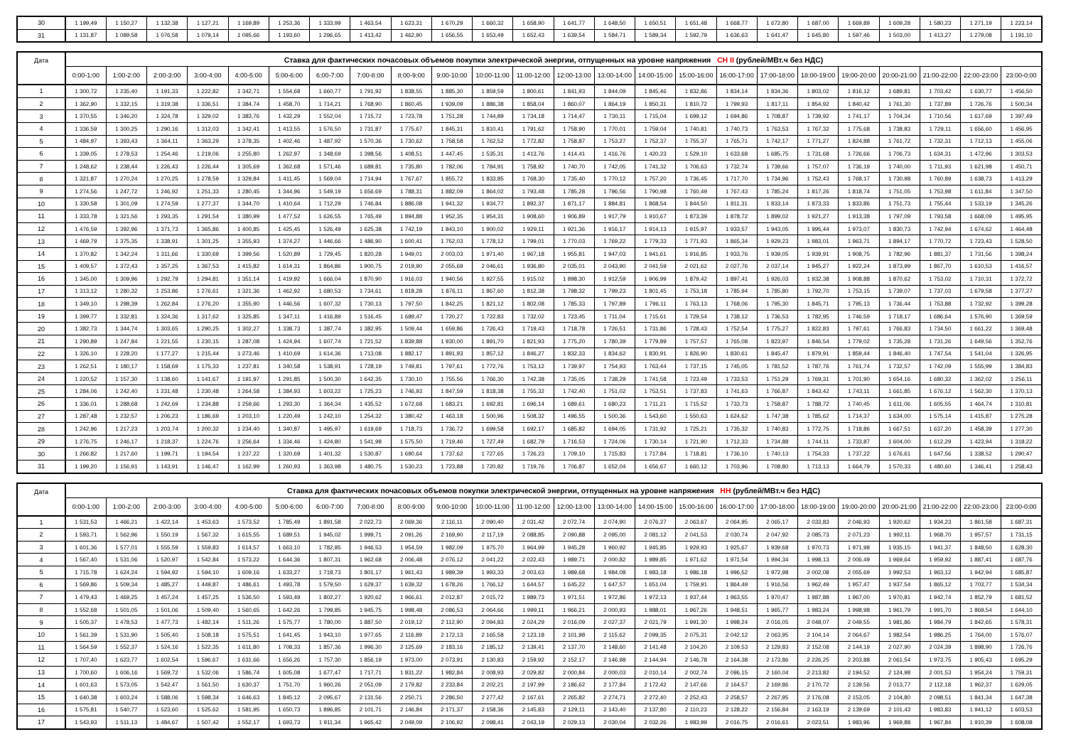| 30 | 1 199,49 | 1 150,27 | 1 132,38 | 1 127,21 | 1 169,89 | 1 253,36 | 1 333,99 | 1 463,54 | 1 623,31 | 1 670,29 | 1 660,32 | 1 658,90 | 1 641,77 | 1 648,50 | 1 650,51 | 1 651,48 | 1 668,77 | 1 672,80 | 1 687,00 | 1 669,89 | 1 609,28 | 1 580,23 | 1 271,19 | 1 223,14 |
| 31 | 1 131,87 | 1 089,58 | 1 076,58 | 1 079,14 | 1 095,66 | 1 193,60 | 1 296,65 | 1 413,42 | 1 462,90 | 1 656,55 | 1 653,49 | 1 652,43 | 1 639,54 | 1 584,71 | 1 589,34 | 1 592,79 | 1 636,63 | 1 641,47 | 1 645,80 | 1 597,46 | 1 503,00 | 1 413,27 | 1 279,08 | 1 191,10 |
| Дата | Ставка для фактических почасовых объемов покупки электрической энергии, отпущенных на уровне напряжения СН II (рублей/МВт.ч без НДС) | | | | | | | | | | | | | | | | | | | | | | | |
| --- | --- | --- | --- | --- | --- | --- | --- | --- | --- | --- | --- | --- | --- | --- | --- | --- | --- | --- | --- | --- | --- | --- | --- | --- |
| | 0:00-1:00 | 1:00-2:00 | 2:00-3:00 | 3:00-4:00 | 4:00-5:00 | 5:00-6:00 | 6:00-7:00 | 7:00-8:00 | 8:00-9:00 | 9:00-10:00 | 10:00-11:00 | 11:00-12:00 | 12:00-13:00 | 13:00-14:00 | 14:00-15:00 | 15:00-16:00 | 16:00-17:00 | 17:00-18:00 | 18:00-19:00 | 19:00-20:00 | 20:00-21:00 | 21:00-22:00 | 22:00-23:00 | 23:00-0:00 |
| 1 | 1 300,72 | 1 235,40 | 1 191,33 | 1 222,82 | 1 342,71 | 1 554,68 | 1 660,77 | 1 791,92 | 1 838,55 | 1 885,30 | 1 859,59 | 1 800,61 | 1 841,93 | 1 844,09 | 1 845,46 | 1 832,86 | 1 834,14 | 1 834,36 | 1 803,02 | 1 816,12 | 1 689,81 | 1 703,42 | 1 630,77 | 1 456,50 |
| 2 | 1 362,90 | 1 332,15 | 1 319,38 | 1 336,51 | 1 384,74 | 1 458,70 | 1 714,21 | 1 768,90 | 1 860,45 | 1 939,09 | 1 886,38 | 1 858,04 | 1 860,07 | 1 864,19 | 1 850,31 | 1 810,72 | 1 799,93 | 1 817,11 | 1 854,92 | 1 840,42 | 1 761,30 | 1 737,89 | 1 726,76 | 1 500,34 |
| 3 | 1 370,55 | 1 346,20 | 1 324,78 | 1 329,02 | 1 383,76 | 1 432,29 | 1 552,04 | 1 715,72 | 1 723,78 | 1 751,28 | 1 744,89 | 1 734,18 | 1 714,47 | 1 730,11 | 1 715,04 | 1 699,12 | 1 694,86 | 1 708,87 | 1 739,92 | 1 741,17 | 1 704,34 | 1 710,56 | 1 617,69 | 1 397,49 |
| 4 | 1 336,59 | 1 300,25 | 1 290,16 | 1 312,03 | 1 342,41 | 1 413,55 | 1 576,50 | 1 731,87 | 1 775,67 | 1 845,31 | 1 810,41 | 1 791,62 | 1 758,90 | 1 770,01 | 1 759,04 | 1 740,81 | 1 740,73 | 1 763,53 | 1 767,32 | 1 775,68 | 1 738,83 | 1 729,11 | 1 656,60 | 1 456,95 |
| 5 | 1 484,97 | 1 393,43 | 1 364,11 | 1 363,29 | 1 378,35 | 1 402,46 | 1 487,92 | 1 570,36 | 1 730,62 | 1 758,58 | 1 762,52 | 1 772,82 | 1 758,87 | 1 753,27 | 1 752,37 | 1 755,37 | 1 765,71 | 1 742,17 | 1 771,27 | 1 824,88 | 1 761,72 | 1 732,31 | 1 712,13 | 1 455,06 |
| 6 | 1 339,05 | 1 278,53 | 1 254,46 | 1 219,06 | 1 255,80 | 1 262,97 | 1 348,69 | 1 398,56 | 1 408,51 | 1 447,45 | 1 535,31 | 1 413,76 | 1 414,41 | 1 416,76 | 1 420,23 | 1 529,10 | 1 633,68 | 1 685,75 | 1 731,68 | 1 726,66 | 1 706,73 | 1 634,31 | 1 472,96 | 1 303,53 |
| 7 | 1 248,62 | 1 238,44 | 1 226,43 | 1 226,44 | 1 305,69 | 1 362,68 | 1 571,46 | 1 689,81 | 1 735,80 | 1 782,06 | 1 784,91 | 1 758,92 | 1 740,70 | 1 742,05 | 1 741,32 | 1 706,63 | 1 732,74 | 1 739,66 | 1 757,07 | 1 736,19 | 1 740,00 | 1 711,93 | 1 621,98 | 1 450,71 |
| 8 | 1 321,87 | 1 270,24 | 1 270,25 | 1 278,59 | 1 329,84 | 1 411,45 | 1 569,04 | 1 714,94 | 1 767,67 | 1 855,72 | 1 833,85 | 1 768,30 | 1 735,40 | 1 770,12 | 1 757,20 | 1 736,45 | 1 717,70 | 1 734,96 | 1 752,43 | 1 768,17 | 1 730,98 | 1 760,89 | 1 638,73 | 1 413,29 |
| 9 | 1 274,56 | 1 247,72 | 1 246,92 | 1 251,33 | 1 280,45 | 1 344,96 | 1 549,19 | 1 656,69 | 1 788,31 | 1 882,09 | 1 864,02 | 1 793,48 | 1 785,28 | 1 796,56 | 1 790,98 | 1 760,49 | 1 767,43 | 1 785,24 | 1 817,26 | 1 818,74 | 1 751,05 | 1 753,98 | 1 611,84 | 1 347,50 |
| 10 | 1 330,58 | 1 301,09 | 1 274,59 | 1 277,37 | 1 344,70 | 1 410,64 | 1 712,29 | 1 746,84 | 1 886,08 | 1 941,32 | 1 934,77 | 1 892,37 | 1 871,17 | 1 884,81 | 1 868,54 | 1 844,50 | 1 811,31 | 1 833,14 | 1 873,33 | 1 833,86 | 1 751,73 | 1 755,44 | 1 533,19 | 1 345,26 |
| 11 | 1 333,78 | 1 321,56 | 1 293,35 | 1 291,54 | 1 380,99 | 1 477,52 | 1 626,55 | 1 765,49 | 1 894,88 | 1 952,35 | 1 954,31 | 1 908,60 | 1 906,89 | 1 917,79 | 1 910,67 | 1 873,39 | 1 878,72 | 1 899,02 | 1 921,27 | 1 913,38 | 1 797,09 | 1 793,58 | 1 668,09 | 1 495,95 |
| 12 | 1 476,59 | 1 392,96 | 1 371,73 | 1 365,86 | 1 400,85 | 1 425,45 | 1 526,49 | 1 625,38 | 1 742,19 | 1 843,10 | 1 900,02 | 1 929,11 | 1 921,36 | 1 916,17 | 1 914,13 | 1 915,97 | 1 933,57 | 1 943,05 | 1 995,44 | 1 973,07 | 1 830,73 | 1 742,94 | 1 674,62 | 1 464,48 |
| 13 | 1 469,79 | 1 375,35 | 1 338,91 | 1 301,25 | 1 355,93 | 1 374,27 | 1 446,66 | 1 486,90 | 1 600,41 | 1 752,03 | 1 778,12 | 1 799,01 | 1 770,03 | 1 769,22 | 1 779,33 | 1 771,93 | 1 865,34 | 1 929,23 | 1 983,01 | 1 963,71 | 1 894,17 | 1 770,72 | 1 723,43 | 1 528,50 |
| 14 | 1 370,82 | 1 342,24 | 1 311,66 | 1 330,69 | 1 399,56 | 1 520,89 | 1 729,45 | 1 820,28 | 1 949,01 | 2 003,03 | 1 971,40 | 1 967,18 | 1 955,81 | 1 947,03 | 1 941,61 | 1 916,85 | 1 933,76 | 1 939,05 | 1 939,91 | 1 908,75 | 1 782,96 | 1 881,37 | 1 731,56 | 1 398,24 |
| 15 | 1 409,57 | 1 372,43 | 1 357,25 | 1 367,53 | 1 415,82 | 1 614,31 | 1 864,86 | 1 900,75 | 2 019,90 | 2 055,69 | 2 046,61 | 1 936,80 | 2 035,01 | 2 043,90 | 2 041,59 | 2 021,62 | 2 027,76 | 2 037,14 | 1 945,27 | 1 922,24 | 1 873,99 | 1 867,70 | 1 610,53 | 1 416,57 |
| 16 | 1 345,00 | 1 309,96 | 1 292,79 | 1 294,81 | 1 351,14 | 1 419,92 | 1 666,04 | 1 870,90 | 1 916,03 | 1 940,56 | 1 927,55 | 1 915,02 | 1 898,30 | 1 912,59 | 1 906,99 | 1 879,42 | 1 897,41 | 1 926,03 | 1 932,38 | 1 908,88 | 1 870,62 | 1 753,02 | 1 710,31 | 1 372,72 |
| 17 | 1 313,12 | 1 280,32 | 1 253,86 | 1 276,61 | 1 321,36 | 1 462,92 | 1 680,53 | 1 734,61 | 1 818,28 | 1 876,11 | 1 867,60 | 1 812,38 | 1 798,32 | 1 799,23 | 1 801,45 | 1 753,18 | 1 785,94 | 1 785,80 | 1 792,70 | 1 753,15 | 1 739,07 | 1 737,03 | 1 679,58 | 1 377,27 |
| 18 | 1 349,10 | 1 298,39 | 1 262,84 | 1 276,20 | 1 355,90 | 1 446,56 | 1 607,32 | 1 730,13 | 1 797,50 | 1 842,25 | 1 821,12 | 1 802,08 | 1 785,33 | 1 797,89 | 1 796,11 | 1 763,13 | 1 768,06 | 1 795,30 | 1 845,71 | 1 795,13 | 1 736,44 | 1 753,88 | 1 732,92 | 1 399,28 |
| 19 | 1 399,77 | 1 332,81 | 1 324,36 | 1 317,62 | 1 325,85 | 1 347,11 | 1 416,89 | 1 516,45 | 1 689,47 | 1 720,27 | 1 722,83 | 1 732,02 | 1 723,45 | 1 711,04 | 1 715,61 | 1 729,54 | 1 738,12 | 1 736,53 | 1 782,95 | 1 746,59 | 1 718,17 | 1 686,64 | 1 576,90 | 1 369,59 |
| 20 | 1 382,73 | 1 344,74 | 1 303,65 | 1 290,25 | 1 302,27 | 1 338,73 | 1 387,74 | 1 382,95 | 1 509,44 | 1 659,86 | 1 726,43 | 1 719,43 | 1 718,78 | 1 726,51 | 1 731,86 | 1 728,43 | 1 752,54 | 1 775,27 | 1 822,83 | 1 797,61 | 1 766,83 | 1 734,50 | 1 661,22 | 1 369,48 |
| 21 | 1 290,89 | 1 247,84 | 1 221,55 | 1 230,15 | 1 287,08 | 1 424,94 | 1 607,74 | 1 721,52 | 1 839,88 | 1 930,00 | 1 891,70 | 1 821,93 | 1 775,20 | 1 780,39 | 1 779,89 | 1 757,57 | 1 765,08 | 1 823,97 | 1 846,54 | 1 779,02 | 1 735,28 | 1 731,26 | 1 649,56 | 1 352,76 |
| 22 | 1 326,10 | 1 228,20 | 1 177,27 | 1 215,44 | 1 273,46 | 1 410,69 | 1 614,36 | 1 713,08 | 1 882,17 | 1 891,93 | 1 857,12 | 1 846,27 | 1 832,33 | 1 834,62 | 1 830,91 | 1 826,90 | 1 830,61 | 1 845,47 | 1 879,91 | 1 859,44 | 1 846,40 | 1 747,54 | 1 541,04 | 1 326,95 |
| 23 | 1 262,51 | 1 180,17 | 1 158,69 | 1 175,33 | 1 237,81 | 1 340,58 | 1 538,91 | 1 728,19 | 1 749,81 | 1 797,61 | 1 772,76 | 1 753,12 | 1 739,97 | 1 754,93 | 1 763,44 | 1 737,15 | 1 745,05 | 1 781,52 | 1 787,76 | 1 761,74 | 1 732,57 | 1 742,09 | 1 555,99 | 1 384,83 |
| 24 | 1 220,52 | 1 157,30 | 1 138,60 | 1 141,67 | 1 191,97 | 1 291,85 | 1 500,30 | 1 642,35 | 1 730,10 | 1 755,56 | 1 766,30 | 1 742,38 | 1 735,05 | 1 738,29 | 1 741,58 | 1 723,49 | 1 733,53 | 1 751,29 | 1 769,31 | 1 701,90 | 1 654,16 | 1 680,32 | 1 362,02 | 1 256,11 |
| 25 | 1 284,06 | 1 242,40 | 1 231,48 | 1 230,48 | 1 264,58 | 1 384,93 | 1 603,22 | 1 725,23 | 1 746,93 | 1 847,59 | 1 818,38 | 1 755,32 | 1 742,40 | 1 751,02 | 1 753,51 | 1 737,83 | 1 741,63 | 1 766,87 | 1 843,42 | 1 743,11 | 1 661,85 | 1 676,12 | 1 562,30 | 1 370,13 |
| 26 | 1 336,01 | 1 288,68 | 1 242,69 | 1 234,88 | 1 259,66 | 1 293,30 | 1 364,34 | 1 435,52 | 1 672,68 | 1 683,21 | 1 692,81 | 1 696,14 | 1 689,61 | 1 680,23 | 1 711,21 | 1 715,52 | 1 733,73 | 1 758,87 | 1 788,72 | 1 740,45 | 1 611,06 | 1 605,55 | 1 464,74 | 1 310,81 |
| 27 | 1 287,48 | 1 232,57 | 1 206,23 | 1 186,69 | 1 203,10 | 1 220,49 | 1 242,10 | 1 254,32 | 1 380,42 | 1 463,18 | 1 500,96 | 1 508,32 | 1 496,55 | 1 500,36 | 1 543,60 | 1 550,63 | 1 624,62 | 1 747,38 | 1 785,62 | 1 714,37 | 1 634,00 | 1 575,14 | 1 415,87 | 1 275,28 |
| 28 | 1 242,96 | 1 217,23 | 1 203,74 | 1 200,32 | 1 234,40 | 1 340,87 | 1 495,97 | 1 619,69 | 1 718,73 | 1 736,72 | 1 699,58 | 1 692,17 | 1 685,82 | 1 694,05 | 1 731,92 | 1 725,21 | 1 735,32 | 1 740,83 | 1 772,75 | 1 718,86 | 1 667,51 | 1 637,20 | 1 458,39 | 1 277,30 |
| 29 | 1 276,75 | 1 246,17 | 1 218,37 | 1 224,76 | 1 256,64 | 1 334,46 | 1 424,80 | 1 541,98 | 1 575,50 | 1 719,46 | 1 727,49 | 1 682,79 | 1 716,53 | 1 724,06 | 1 730,14 | 1 721,90 | 1 712,33 | 1 734,88 | 1 744,11 | 1 733,87 | 1 604,00 | 1 612,29 | 1 423,94 | 1 318,22 |
| 30 | 1 266,82 | 1 217,60 | 1 199,71 | 1 194,54 | 1 237,22 | 1 320,69 | 1 401,32 | 1 530,87 | 1 690,64 | 1 737,62 | 1 727,65 | 1 726,23 | 1 709,10 | 1 715,83 | 1 717,84 | 1 718,81 | 1 736,10 | 1 740,13 | 1 754,33 | 1 737,22 | 1 676,61 | 1 647,56 | 1 338,52 | 1 290,47 |
| 31 | 1 199,20 | 1 156,91 | 1 143,91 | 1 146,47 | 1 162,99 | 1 260,93 | 1 363,98 | 1 480,75 | 1 530,23 | 1 723,88 | 1 720,82 | 1 719,76 | 1 706,87 | 1 652,04 | 1 656,67 | 1 660,12 | 1 703,96 | 1 708,80 | 1 713,13 | 1 664,79 | 1 570,33 | 1 480,60 | 1 346,41 | 1 258,43 |
| Дата | Ставка для фактических почасовых объемов покупки электрической энергии, отпущенных на уровне напряжения НН (рублей/МВт.ч без НДС) | | | | | | | | | | | | | | | | | | | | | | | |
| --- | --- | --- | --- | --- | --- | --- | --- | --- | --- | --- | --- | --- | --- | --- | --- | --- | --- | --- | --- | --- | --- | --- | --- | --- |
| | 0:00-1:00 | 1:00-2:00 | 2:00-3:00 | 3:00-4:00 | 4:00-5:00 | 5:00-6:00 | 6:00-7:00 | 7:00-8:00 | 8:00-9:00 | 9:00-10:00 | 10:00-11:00 | 11:00-12:00 | 12:00-13:00 | 13:00-14:00 | 14:00-15:00 | 15:00-16:00 | 16:00-17:00 | 17:00-18:00 | 18:00-19:00 | 19:00-20:00 | 20:00-21:00 | 21:00-22:00 | 22:00-23:00 | 23:00-0:00 |
| 1 | 1 531,53 | 1 466,21 | 1 422,14 | 1 453,63 | 1 573,52 | 1 785,49 | 1 891,58 | 2 022,73 | 2 069,36 | 2 116,11 | 2 090,40 | 2 031,42 | 2 072,74 | 2 074,90 | 2 076,27 | 2 063,67 | 2 064,95 | 2 065,17 | 2 033,83 | 2 046,93 | 1 920,62 | 1 934,23 | 1 861,58 | 1 687,31 |
| 2 | 1 593,71 | 1 562,96 | 1 550,19 | 1 567,32 | 1 615,55 | 1 689,51 | 1 945,02 | 1 999,71 | 2 091,26 | 2 169,90 | 2 117,19 | 2 088,85 | 2 090,88 | 2 095,00 | 2 081,12 | 2 041,53 | 2 030,74 | 2 047,92 | 2 085,73 | 2 071,23 | 1 992,11 | 1 968,70 | 1 957,57 | 1 731,15 |
| 3 | 1 601,36 | 1 577,01 | 1 555,59 | 1 559,83 | 1 614,57 | 1 663,10 | 1 782,85 | 1 946,53 | 1 954,59 | 1 982,09 | 1 975,70 | 1 964,99 | 1 945,28 | 1 960,92 | 1 945,85 | 1 929,93 | 1 925,67 | 1 939,68 | 1 970,73 | 1 971,98 | 1 935,15 | 1 941,37 | 1 848,50 | 1 628,30 |
| 4 | 1 567,40 | 1 531,06 | 1 520,97 | 1 542,84 | 1 573,22 | 1 644,36 | 1 807,31 | 1 962,68 | 2 006,48 | 2 076,12 | 2 041,22 | 2 022,43 | 1 989,71 | 2 000,82 | 1 989,85 | 1 971,62 | 1 971,54 | 1 994,34 | 1 998,13 | 2 006,49 | 1 969,64 | 1 959,92 | 1 887,41 | 1 687,76 |
| 5 | 1 715,78 | 1 624,24 | 1 594,92 | 1 594,10 | 1 609,16 | 1 633,27 | 1 718,73 | 1 801,17 | 1 961,43 | 1 989,39 | 1 993,33 | 2 003,63 | 1 989,68 | 1 984,08 | 1 983,18 | 1 986,18 | 1 996,52 | 1 972,98 | 2 002,08 | 2 055,69 | 1 992,53 | 1 963,12 | 1 942,94 | 1 685,87 |
| 6 | 1 569,86 | 1 509,34 | 1 485,27 | 1 449,87 | 1 486,61 | 1 493,78 | 1 579,50 | 1 629,37 | 1 639,32 | 1 678,26 | 1 766,12 | 1 644,57 | 1 645,22 | 1 647,57 | 1 651,04 | 1 759,91 | 1 864,49 | 1 916,56 | 1 962,49 | 1 957,47 | 1 937,54 | 1 865,12 | 1 703,77 | 1 534,34 |
| 7 | 1 479,43 | 1 469,25 | 1 457,24 | 1 457,25 | 1 536,50 | 1 593,49 | 1 802,27 | 1 920,62 | 1 966,61 | 2 012,87 | 2 015,72 | 1 989,73 | 1 971,51 | 1 972,86 | 1 972,13 | 1 937,44 | 1 963,55 | 1 970,47 | 1 987,88 | 1 967,00 | 1 970,81 | 1 942,74 | 1 852,79 | 1 681,52 |
| 8 | 1 552,68 | 1 501,05 | 1 501,06 | 1 509,40 | 1 560,65 | 1 642,26 | 1 799,85 | 1 945,75 | 1 998,48 | 2 086,53 | 2 064,66 | 1 999,11 | 1 966,21 | 2 000,93 | 1 988,01 | 1 967,26 | 1 948,51 | 1 965,77 | 1 983,24 | 1 998,98 | 1 961,79 | 1 991,70 | 1 869,54 | 1 644,10 |
| 9 | 1 505,37 | 1 478,53 | 1 477,73 | 1 482,14 | 1 511,26 | 1 575,77 | 1 780,00 | 1 887,50 | 2 019,12 | 2 112,90 | 2 094,83 | 2 024,29 | 2 016,09 | 2 027,37 | 2 021,79 | 1 991,30 | 1 998,24 | 2 016,05 | 2 048,07 | 2 049,55 | 1 981,86 | 1 984,79 | 1 842,65 | 1 578,31 |
| 10 | 1 561,39 | 1 531,90 | 1 505,40 | 1 508,18 | 1 575,51 | 1 641,45 | 1 943,10 | 1 977,65 | 2 116,89 | 2 172,13 | 2 165,58 | 2 123,18 | 2 101,98 | 2 115,62 | 2 099,35 | 2 075,31 | 2 042,12 | 2 063,95 | 2 104,14 | 2 064,67 | 1 982,54 | 1 986,25 | 1 764,00 | 1 576,07 |
| 11 | 1 564,59 | 1 552,37 | 1 524,16 | 1 522,35 | 1 611,80 | 1 708,33 | 1 857,36 | 1 996,30 | 2 125,69 | 2 183,16 | 2 185,12 | 2 139,41 | 2 137,70 | 2 148,60 | 2 141,48 | 2 104,20 | 2 109,53 | 2 129,83 | 2 152,08 | 2 144,19 | 2 027,90 | 2 024,39 | 1 898,90 | 1 726,76 |
| 12 | 1 707,40 | 1 623,77 | 1 602,54 | 1 596,67 | 1 631,66 | 1 656,26 | 1 757,30 | 1 856,19 | 1 973,00 | 2 073,91 | 2 130,83 | 2 159,92 | 2 152,17 | 2 146,98 | 2 144,94 | 2 146,78 | 2 164,38 | 2 173,86 | 2 226,25 | 2 203,88 | 2 061,54 | 1 973,75 | 1 905,43 | 1 695,29 |
| 13 | 1 700,60 | 1 606,16 | 1 569,72 | 1 532,06 | 1 586,74 | 1 605,08 | 1 677,47 | 1 717,71 | 1 831,22 | 1 982,84 | 2 008,93 | 2 029,82 | 2 000,84 | 2 000,03 | 2 010,14 | 2 002,74 | 2 096,15 | 2 160,04 | 2 213,82 | 2 194,52 | 2 124,98 | 2 001,53 | 1 954,24 | 1 759,31 |
| 14 | 1 601,63 | 1 573,05 | 1 542,47 | 1 561,50 | 1 630,37 | 1 751,70 | 1 960,26 | 2 051,09 | 2 179,82 | 2 233,84 | 2 202,21 | 2 197,99 | 2 186,62 | 2 177,84 | 2 172,42 | 2 147,66 | 2 164,57 | 2 169,86 | 2 170,72 | 2 139,56 | 2 013,77 | 2 112,18 | 1 962,37 | 1 629,05 |
| 15 | 1 640,38 | 1 603,24 | 1 588,06 | 1 598,34 | 1 646,63 | 1 845,12 | 2 095,67 | 2 131,56 | 2 250,71 | 2 286,50 | 2 277,42 | 2 167,61 | 2 265,82 | 2 274,71 | 2 272,40 | 2 252,43 | 2 258,57 | 2 267,95 | 2 176,08 | 2 153,05 | 2 104,80 | 2 098,51 | 1 841,34 | 1 647,38 |
| 16 | 1 575,81 | 1 540,77 | 1 523,60 | 1 525,62 | 1 581,95 | 1 650,73 | 1 896,85 | 2 101,71 | 2 146,84 | 2 171,37 | 2 158,36 | 2 145,83 | 2 129,11 | 2 143,40 | 2 137,80 | 2 110,23 | 2 128,22 | 2 156,84 | 2 163,19 | 2 139,69 | 2 101,43 | 1 983,83 | 1 941,12 | 1 603,53 |
| 17 | 1 543,93 | 1 511,13 | 1 484,67 | 1 507,42 | 1 552,17 | 1 693,73 | 1 911,34 | 1 965,42 | 2 049,09 | 2 106,92 | 2 098,41 | 2 043,19 | 2 029,13 | 2 030,04 | 2 032,26 | 1 983,99 | 2 016,75 | 2 016,61 | 2 023,51 | 1 983,96 | 1 969,88 | 1 967,84 | 1 910,39 | 1 608,08 |